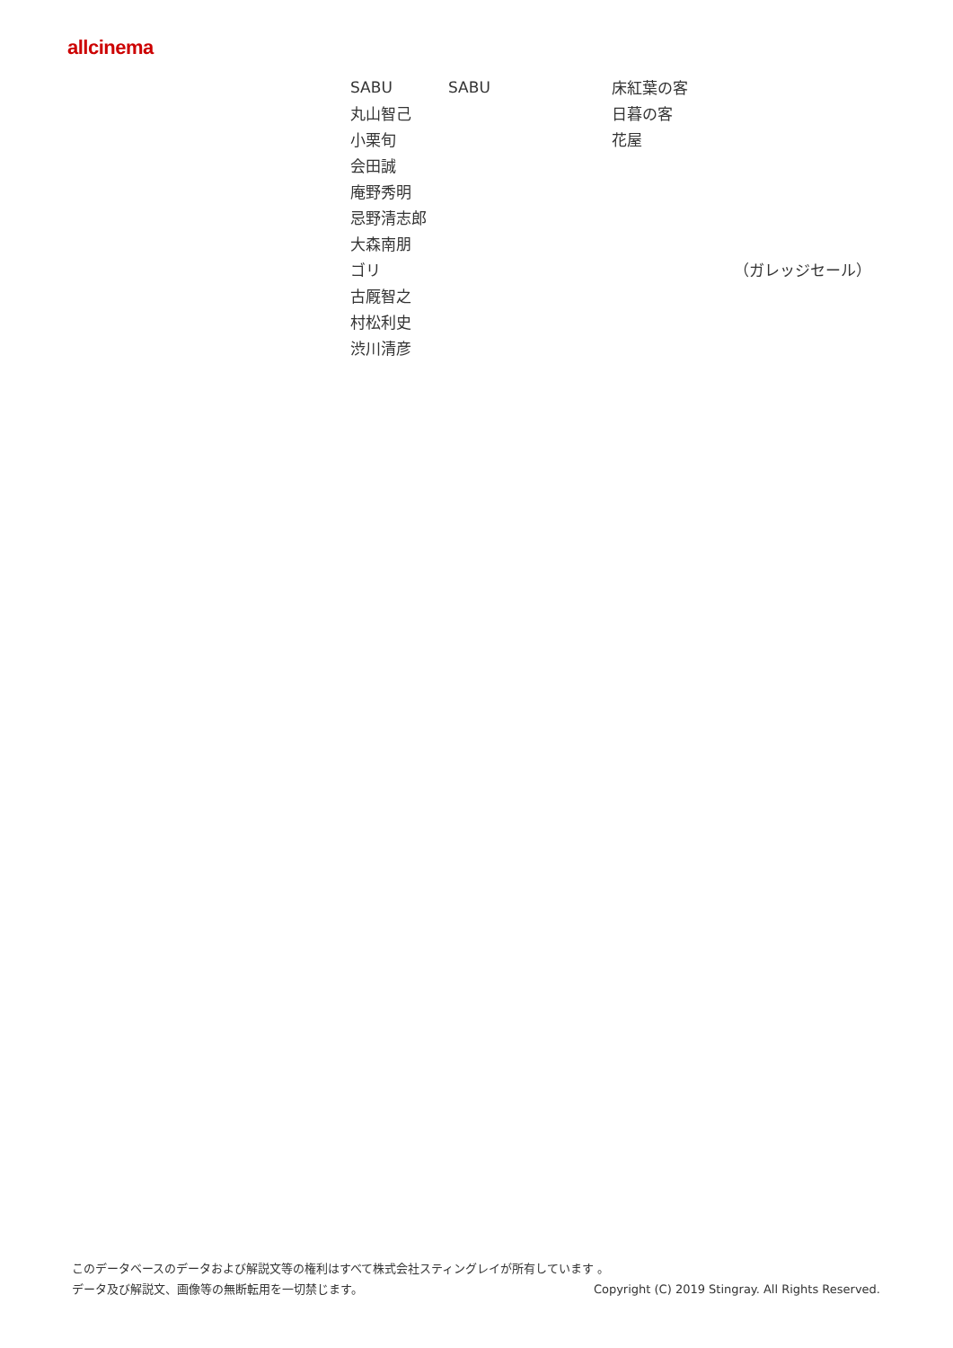allcinema
| SABU | SABU | 床紅葉の客 | |
| 丸山智己 | | 日暮の客 | |
| 小栗旬 | | 花屋 | |
| 会田誠 | | | |
| 庵野秀明 | | | |
| 忌野清志郎 | | | |
| 大森南朋 | | | |
| ゴリ | | | （ガレッジセール） |
| 古厩智之 | | | |
| 村松利史 | | | |
| 渋川清彦 | | | |
このデータベースのデータおよび解説文等の権利はすべて株式会社スティングレイが所有しています 。
データ及び解説文、画像等の無断転用を一切禁じます。 Copyright (C) 2019 Stingray. All Rights Reserved.